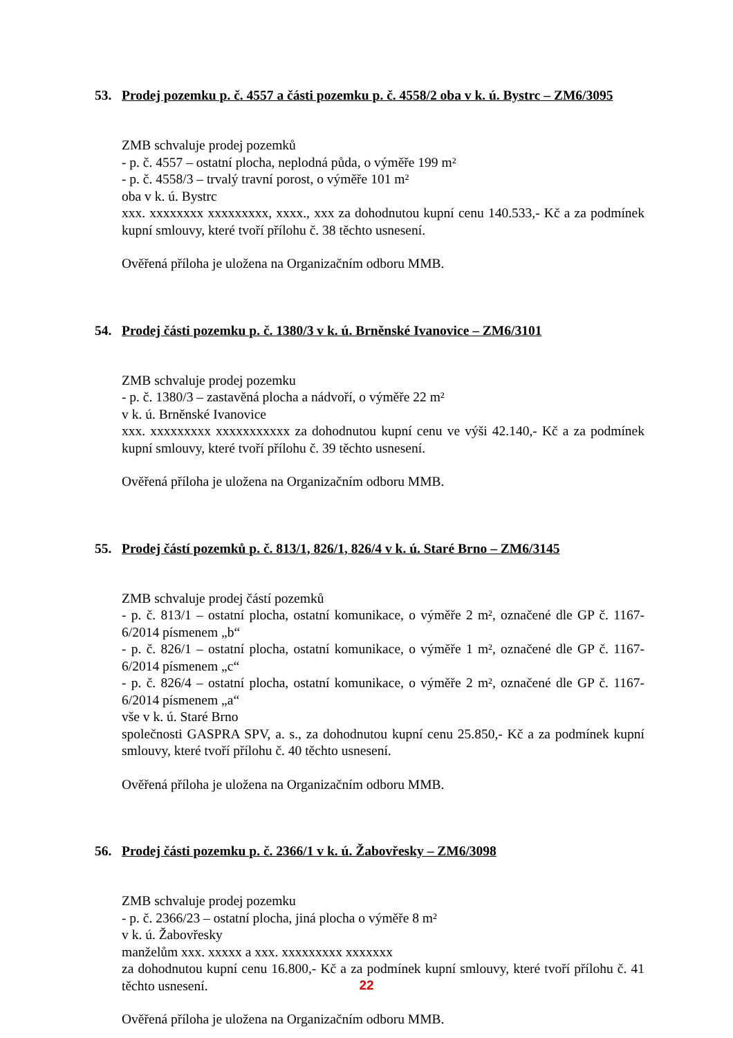53. Prodej pozemku p. č. 4557 a části pozemku p. č. 4558/2 oba v k. ú. Bystrc – ZM6/3095
ZMB schvaluje prodej pozemků
- p. č. 4557 – ostatní plocha, neplodná půda, o výměře 199 m²
- p. č. 4558/3 – trvalý travní porost, o výměře 101 m²
oba v k. ú. Bystrc
xxx. xxxxxxxx xxxxxxxxx, xxxx., xxx za dohodnutou kupní cenu 140.533,- Kč a za podmínek kupní smlouvy, které tvoří přílohu č. 38 těchto usnesení.
Ověřená příloha je uložena na Organizačním odboru MMB.
54. Prodej části pozemku p. č. 1380/3 v k. ú. Brněnské Ivanovice – ZM6/3101
ZMB schvaluje prodej pozemku
- p. č. 1380/3 – zastavěná plocha a nádvoří, o výměře 22 m²
v k. ú. Brněnské Ivanovice
xxx. xxxxxxxxx xxxxxxxxxxx za dohodnutou kupní cenu ve výši 42.140,- Kč a za podmínek kupní smlouvy, které tvoří přílohu č. 39 těchto usnesení.
Ověřená příloha je uložena na Organizačním odboru MMB.
55. Prodej částí pozemků p. č. 813/1, 826/1, 826/4 v k. ú. Staré Brno – ZM6/3145
ZMB schvaluje prodej částí pozemků
- p. č. 813/1 – ostatní plocha, ostatní komunikace, o výměře 2 m², označené dle GP č. 1167- 6/2014 písmenem „b“
- p. č. 826/1 – ostatní plocha, ostatní komunikace, o výměře 1 m², označené dle GP č. 1167- 6/2014 písmenem „c“
- p. č. 826/4 – ostatní plocha, ostatní komunikace, o výměře 2 m², označené dle GP č. 1167- 6/2014 písmenem „a“
vše v k. ú. Staré Brno
společnosti GASPRA SPV, a. s., za dohodnutou kupní cenu 25.850,- Kč a za podmínek kupní smlouvy, které tvoří přílohu č. 40 těchto usnesení.
Ověřená příloha je uložena na Organizačním odboru MMB.
56. Prodej části pozemku p. č. 2366/1 v k. ú. Žabovřesky – ZM6/3098
ZMB schvaluje prodej pozemku
- p. č. 2366/23 – ostatní plocha, jiná plocha o výměře 8 m²
v k. ú. Žabovřesky
manželům xxx. xxxxx a xxx. xxxxxxxxx xxxxxxx
za dohodnutou kupní cenu 16.800,- Kč a za podmínek kupní smlouvy, které tvoří přílohu č. 41 těchto usnesení.
Ověřená příloha je uložena na Organizačním odboru MMB.
22